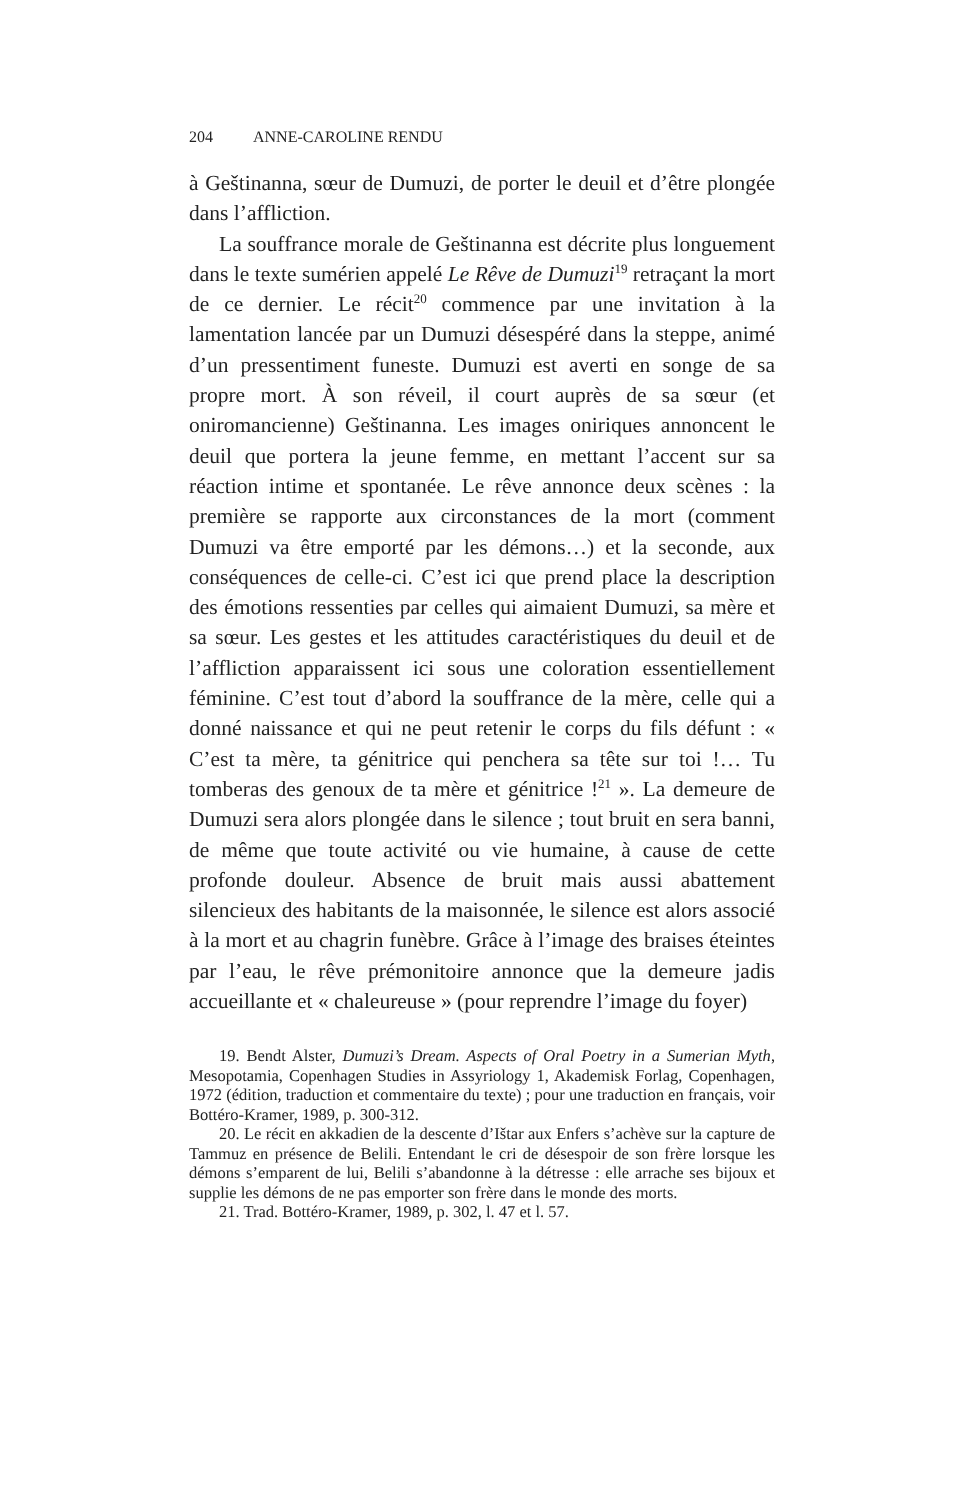204 ANNE-CAROLINE RENDU
à Geštinanna, sœur de Dumuzi, de porter le deuil et d’être plongée dans l’affliction.
La souffrance morale de Geštinanna est décrite plus longuement dans le texte sumérien appelé Le Rêve de Dumuzi<sup>19</sup> retraçant la mort de ce dernier. Le récit<sup>20</sup> commence par une invitation à la lamentation lancée par un Dumuzi désespéré dans la steppe, animé d’un pressentiment funeste. Dumuzi est averti en songe de sa propre mort. À son réveil, il court auprès de sa sœur (et oniromancienne) Geštinanna. Les images oniriques annoncent le deuil que portera la jeune femme, en mettant l’accent sur sa réaction intime et spontanée. Le rêve annonce deux scènes : la première se rapporte aux circonstances de la mort (comment Dumuzi va être emporté par les démons…) et la seconde, aux conséquences de celle-ci. C’est ici que prend place la description des émotions ressenties par celles qui aimaient Dumuzi, sa mère et sa sœur. Les gestes et les attitudes caractéristiques du deuil et de l’affliction apparaissent ici sous une coloration essentiellement féminine. C’est tout d’abord la souffrance de la mère, celle qui a donné naissance et qui ne peut retenir le corps du fils défunt : « C’est ta mère, ta génitrice qui penchera sa tête sur toi !… Tu tomberas des genoux de ta mère et génitrice !<sup>21</sup> ». La demeure de Dumuzi sera alors plongée dans le silence ; tout bruit en sera banni, de même que toute activité ou vie humaine, à cause de cette profonde douleur. Absence de bruit mais aussi abattement silencieux des habitants de la maisonnée, le silence est alors associé à la mort et au chagrin funèbre. Grâce à l’image des braises éteintes par l’eau, le rêve prémonitoire annonce que la demeure jadis accueillante et « chaleureuse » (pour reprendre l’image du foyer)
19. Bendt Alster, Dumuzi’s Dream. Aspects of Oral Poetry in a Sumerian Myth, Mesopotamia, Copenhagen Studies in Assyriology 1, Akademisk Forlag, Copenhagen, 1972 (édition, traduction et commentaire du texte) ; pour une traduction en français, voir Bottéro-Kramer, 1989, p. 300-312.
20. Le récit en akkadien de la descente d’Ištar aux Enfers s’achève sur la capture de Tammuz en présence de Belili. Entendant le cri de désespoir de son frère lorsque les démons s’emparent de lui, Belili s’abandonne à la détresse : elle arrache ses bijoux et supplie les démons de ne pas emporter son frère dans le monde des morts.
21. Trad. Bottéro-Kramer, 1989, p. 302, l. 47 et l. 57.